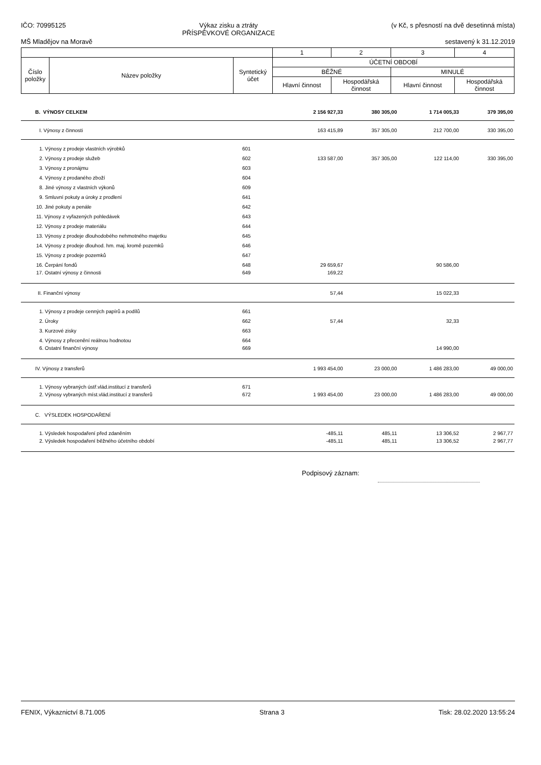IČO: 70995125 Výkaz zisku a ztráty
PŘÍSPĚVKOVÉ ORGANIZACE (v Kč, s přesností na dvě desetinná místa)
MŠ Mladějov na Moravě sestavený k 31.12.2019
| | | | 1 | 2 | 3 | 4 |
| Číslo položky | Název položky | Syntetický účet | ÚČETNÍ OBDOBÍ | | | |
| | | | BĚŽNÉ | | MINULÉ | |
| | | | Hlavní činnost | Hospodářská činnost | Hlavní činnost | Hospodářská činnost |
| B. VÝNOSY CELKEM | | 2 156 927,33 | 380 305,00 | 1 714 005,33 | 379 395,00 |
| I. Výnosy z činnosti | | 163 415,89 | 357 305,00 | 212 700,00 | 330 395,00 |
| 1. Výnosy z prodeje vlastních výrobků | 601 | | | | |
| 2. Výnosy z prodeje služeb | 602 | 133 587,00 | 357 305,00 | 122 114,00 | 330 395,00 |
| 3. Výnosy z pronájmu | 603 | | | | |
| 4. Výnosy z prodaného zboží | 604 | | | | |
| 8. Jiné výnosy z vlastních výkonů | 609 | | | | |
| 9. Smluvní pokuty a úroky z prodlení | 641 | | | | |
| 10. Jiné pokuty a penále | 642 | | | | |
| 11. Výnosy z vyřazených pohledávek | 643 | | | | |
| 12. Výnosy z prodeje materiálu | 644 | | | | |
| 13. Výnosy z prodeje dlouhodobého nehmotného majetku | 645 | | | | |
| 14. Výnosy z prodeje dlouhod. hm. maj. kromě pozemků | 646 | | | | |
| 15. Výnosy z prodeje pozemků | 647 | | | | |
| 16. Čerpání fondů | 648 | 29 659,67 | | 90 586,00 | |
| 17. Ostatní výnosy z činnosti | 649 | 169,22 | | | |
| II. Finanční výnosy | | 57,44 | | 15 022,33 | |
| 1. Výnosy z prodeje cenných papírů a podílů | 661 | | | | |
| 2. Úroky | 662 | 57,44 | | 32,33 | |
| 3. Kurzové zisky | 663 | | | | |
| 4. Výnosy z přecenění reálnou hodnotou | 664 | | | | |
| 6. Ostatní finanční výnosy | 669 | | | 14 990,00 | |
| IV. Výnosy z transferů | | 1 993 454,00 | 23 000,00 | 1 486 283,00 | 49 000,00 |
| 1. Výnosy vybraných ústř.vlád.institucí z transferů | 671 | | | | |
| 2. Výnosy vybraných míst.vlád.institucí z transferů | 672 | 1 993 454,00 | 23 000,00 | 1 486 283,00 | 49 000,00 |
| C. VÝSLEDEK HOSPODAŘENÍ | | | | | |
| 1. Výsledek hospodaření před zdaněním | | -485,11 | 485,11 | 13 306,52 | 2 967,77 |
| 2. Výsledek hospodaření běžného účetního období | | -485,11 | 485,11 | 13 306,52 | 2 967,77 |
Podpisový záznam:
FENIX, Výkaznictví 8.71.005 Strana 3 Tisk: 28.02.2020 13:55:24